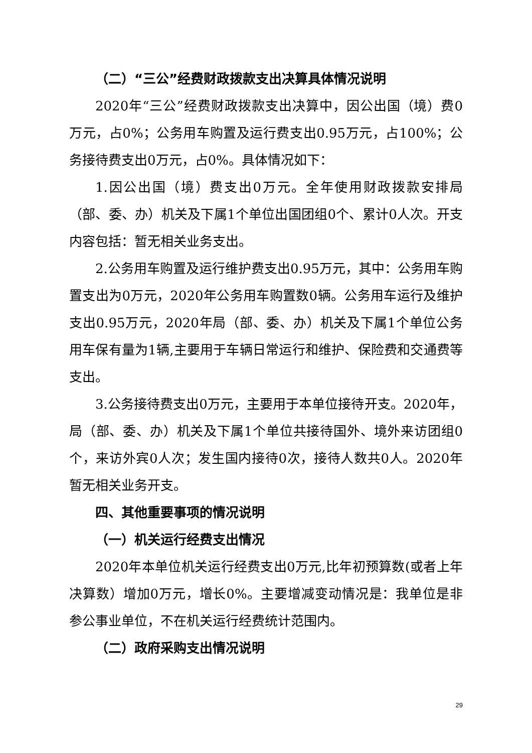（二）“三公”经费财政拨款支出决算具体情况说明
2020年“三公”经费财政拨款支出决算中，因公出国（境）费0万元，占0%；公务用车购置及运行费支出0.95万元，占100%；公务接待费支出0万元，占0%。具体情况如下：
1.因公出国（境）费支出0万元。全年使用财政拨款安排局（部、委、办）机关及下属1个单位出国团组0个、累计0人次。开支内容包括：暂无相关业务支出。
2.公务用车购置及运行维护费支出0.95万元，其中：公务用车购置支出为0万元，2020年公务用车购置数0辆。公务用车运行及维护支出0.95万元，2020年局（部、委、办）机关及下属1个单位公务用车保有量为1辆,主要用于车辆日常运行和维护、保险费和交通费等支出。
3.公务接待费支出0万元，主要用于本单位接待开支。2020年，局（部、委、办）机关及下属1个单位共接待国外、境外来访团组0个，来访外宾0人次；发生国内接待0次，接待人数共0人。2020年暂无相关业务开支。
四、其他重要事项的情况说明
（一）机关运行经费支出情况
2020年本单位机关运行经费支出0万元,比年初预算数(或者上年决算数）增加0万元，增长0%。主要增减变动情况是：我单位是非参公事业单位，不在机关运行经费统计范围内。
（二）政府采购支出情况说明
29